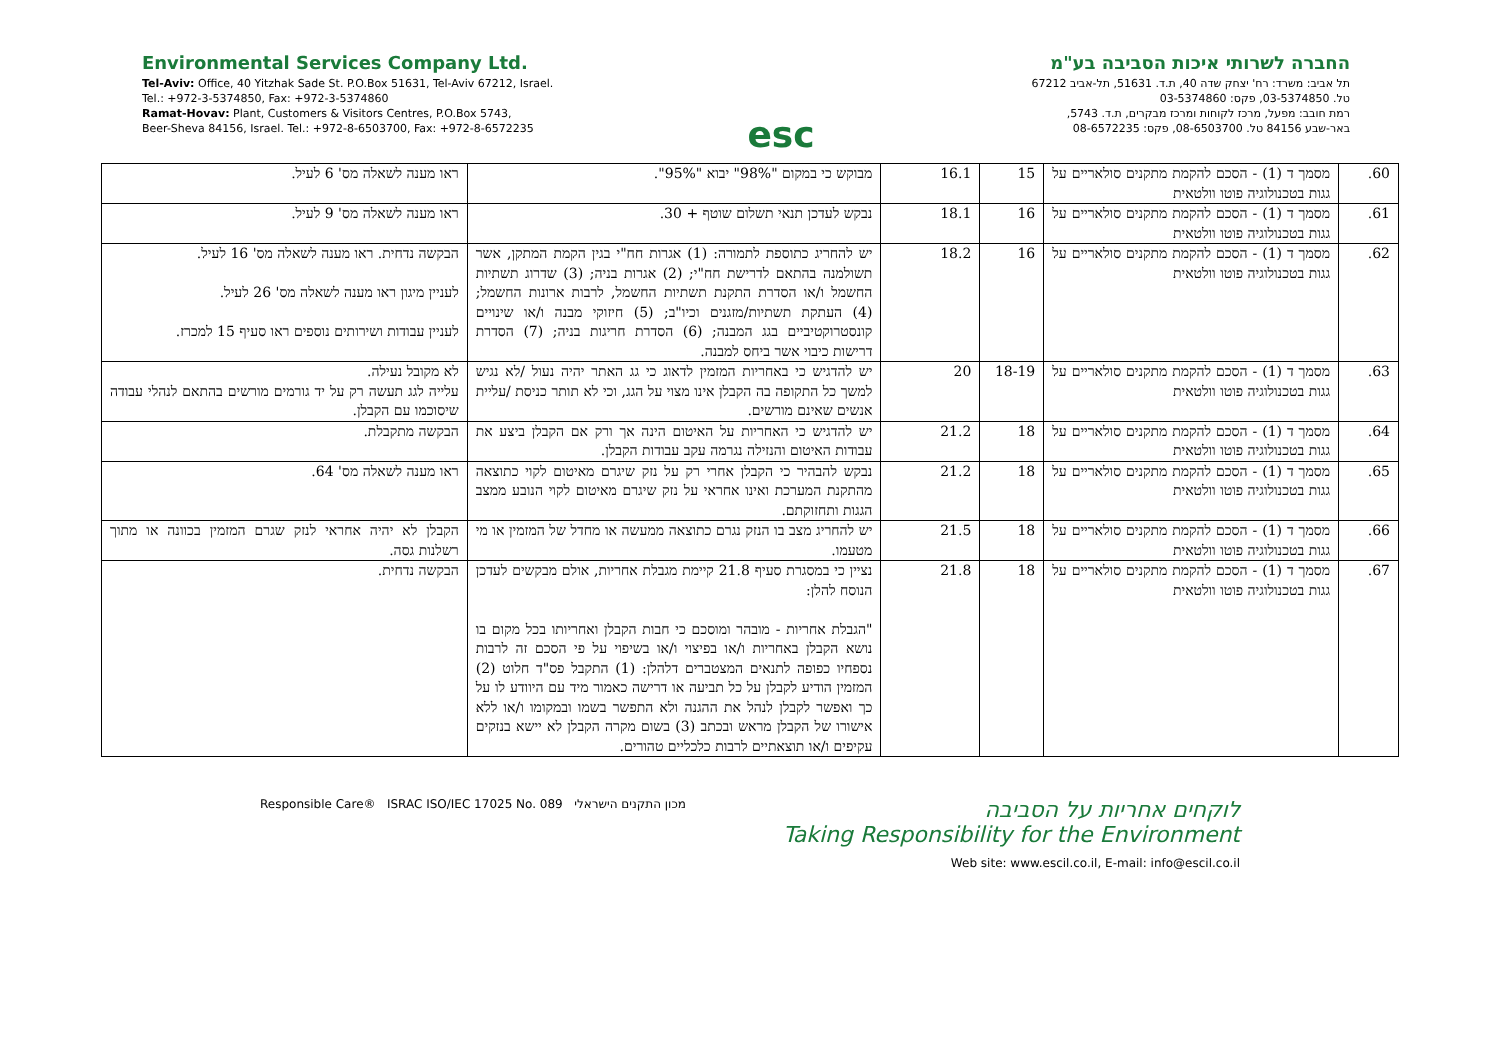Environmental Services Company Ltd.
Tel-Aviv: Office, 40 Yitzhak Sade St. P.O.Box 51631, Tel-Aviv 67212, Israel.
Tel.: +972-3-5374850, Fax: +972-3-5374860
Ramat-Hovav: Plant, Customers & Visitors Centres, P.O.Box 5743,
Beer-Sheva 84156, Israel. Tel.: +972-8-6503700, Fax: +972-8-6572235
esc
החברה לשרותי איכות הסביבה בע"מ
תל אביב: משרד: רח' יצחק שדה 40, ת.ד. 51631, תל-אביב 67212
טל. 03-5374850, פקס: 03-5374860
רמת חובב: מפעל, מרכז לקוחות ומרכז מבקרים, ת.ד. 5743,
באר-שבע 84156 טל. 08-6503700, פקס: 08-6572235
| 60. | מסמך ד (1) - הסכם להקמת מתקנים סולאריים על גגות בטכנולוגיה פוטו וולטאית | 15 | 16.1 | מבוקש כי במקום "98%" יבוא "95%". | ראו מענה לשאלה מס' 6 לעיל. |
| 61. | מסמך ד (1) - הסכם להקמת מתקנים סולאריים על גגות בטכנולוגיה פוטו וולטאית | 16 | 18.1 | נבקש לעדכן תנאי תשלום שוטף + 30. | ראו מענה לשאלה מס' 9 לעיל. |
| 62. | מסמך ד (1) - הסכם להקמת מתקנים סולאריים על גגות בטכנולוגיה פוטו וולטאית | 16 | 18.2 | יש להחריג כתוספת לתמורה: (1) אגרות חח"י בגין הקמת המתקן, אשר תשולמנה בהתאם לדרישת חח"י; (2) אגרות בניה; (3) שדרוג תשתיות החשמל ו/או הסדרת התקנת תשתיות החשמל, לרבות ארונות החשמל; (4) העתקת תשתיות/מזגנים וכיו"ב; (5) חיזוקי מבנה ו/או שינויים קונסטרוקטיביים בגג המבנה; (6) הסדרת חריגות בניה; (7) הסדרת דרישות כיבוי אשר ביחס למבנה. | הבקשה נדחית. ראו מענה לשאלה מס' 16 לעיל. לעניין מיגון ראו מענה לשאלה מס' 26 לעיל. לעניין עבודות ושירותים נוספים ראו סעיף 15 למכרז. |
| 63. | מסמך ד (1) - הסכם להקמת מתקנים סולאריים על גגות בטכנולוגיה פוטו וולטאית | 18-19 | 20 | יש להדגיש כי באחריות המזמין לדאוג כי גג האתר יהיה נעול /לא נגיש למשך כל התקופה בה הקבלן אינו מצוי על הגג, וכי לא תותר כניסת /עליית אנשים שאינם מורשים. | לא מקובל נעילה. עלייה לגג תעשה רק על יד גורמים מורשים בהתאם לנהלי עבודה שיסוכמו עם הקבלן. |
| 64. | מסמך ד (1) - הסכם להקמת מתקנים סולאריים על גגות בטכנולוגיה פוטו וולטאית | 18 | 21.2 | יש להדגיש כי האחריות על האיטום הינה אך ורק אם הקבלן ביצע את עבודות האיטום והנזילה נגרמה עקב עבודות הקבלן. | הבקשה מתקבלת. |
| 65. | מסמך ד (1) - הסכם להקמת מתקנים סולאריים על גגות בטכנולוגיה פוטו וולטאית | 18 | 21.2 | נבקש להבהיר כי הקבלן אחרי רק על נזק שיגרם מאיטום לקוי כתוצאה מהתקנת המערכת ואינו אחראי על נזק שיגרם מאיטום לקוי הנובע ממצב הגגות ותחזוקתם. | ראו מענה לשאלה מס' 64. |
| 66. | מסמך ד (1) - הסכם להקמת מתקנים סולאריים על גגות בטכנולוגיה פוטו וולטאית | 18 | 21.5 | יש להחריג מצב בו הנזק נגרם כתוצאה ממעשה או מחדל של המזמין או מי מטעמו. | הקבלן לא יהיה אחראי לנזק שגרם המזמין בכוונה או מתוך רשלנות גסה. |
| 67. | מסמך ד (1) - הסכם להקמת מתקנים סולאריים על גגות בטכנולוגיה פוטו וולטאית | 18 | 21.8 | נציין כי במסגרת סעיף 21.8 קיימת מגבלת אחריות, אולם מבקשים לעדכן הנוסח להלן: "הגבלת אחריות - מובהר ומוסכם כי חבות הקבלן ואחריותו בכל מקום בו נושא הקבלן באחריות ו/או בפיצוי ו/או בשיפוי על פי הסכם זה לרבות נספחיו כפופה לתנאים המצטברים דלהלן: (1) התקבל פס"ד חלוט (2) המזמין הודיע לקבלן על כל תביעה או דרישה כאמור מיד עם היוודע לו על כך ואפשר לקבלן לנהל את ההגנה ולא התפשר בשמו ובמקומו ו/או ללא אישורו של הקבלן מראש ובכתב (3) בשום מקרה הקבלן לא יישא בנזקים עקיפים ו/או תוצאתיים לרבות כלכליים טהורים. | הבקשה נדחית. |
Responsible Care® ISRAC ISO/IEC 17025 No. 089 מכון התקנים הישראלי
לוקחים אחריות על הסביבה
Taking Responsibility for the Environment
Web site: www.escil.co.il, E-mail: info@escil.co.il